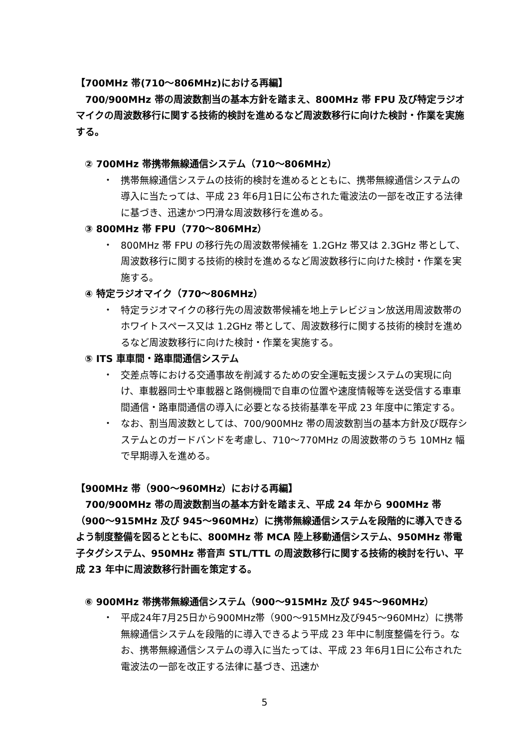【700MHz 帯(710～806MHz)における再編】
700/900MHz 帯の周波数割当の基本方針を踏まえ、800MHz 帯 FPU 及び特定ラジオマイクの周波数移行に関する技術的検討を進めるなど周波数移行に向けた検討・作業を実施する。
② 700MHz 帯携帯無線通信システム（710～806MHz）
・ 携帯無線通信システムの技術的検討を進めるとともに、携帯無線通信システムの導入に当たっては、平成 23 年6月1日に公布された電波法の一部を改正する法律に基づき、迅速かつ円滑な周波数移行を進める。
③ 800MHz 帯 FPU（770～806MHz）
・ 800MHz 帯 FPU の移行先の周波数帯候補を 1.2GHz 帯又は 2.3GHz 帯として、周波数移行に関する技術的検討を進めるなど周波数移行に向けた検討・作業を実施する。
④ 特定ラジオマイク（770～806MHz）
・ 特定ラジオマイクの移行先の周波数帯候補を地上テレビジョン放送用周波数帯のホワイトスペース又は 1.2GHz 帯として、周波数移行に関する技術的検討を進めるなど周波数移行に向けた検討・作業を実施する。
⑤ ITS 車車間・路車間通信システム
・ 交差点等における交通事故を削減するための安全運転支援システムの実現に向け、車載器同士や車載器と路側機間で自車の位置や速度情報等を送受信する車車間通信・路車間通信の導入に必要となる技術基準を平成 23 年度中に策定する。
・ なお、割当周波数としては、700/900MHz 帯の周波数割当の基本方針及び既存システムとのガードバンドを考慮し、710～770MHz の周波数帯のうち 10MHz 幅で早期導入を進める。
【900MHz 帯（900～960MHz）における再編】
700/900MHz 帯の周波数割当の基本方針を踏まえ、平成 24 年から 900MHz 帯（900～915MHz 及び 945～960MHz）に携帯無線通信システムを段階的に導入できるよう制度整備を図るとともに、800MHz 帯 MCA 陸上移動通信システム、950MHz 帯電子タグシステム、950MHz 帯音声 STL/TTL の周波数移行に関する技術的検討を行い、平成 23 年中に周波数移行計画を策定する。
⑥ 900MHz 帯携帯無線通信システム（900～915MHz 及び 945～960MHz）
・ 平成24年7月25日から900MHz帯（900～915MHz及び945～960MHz）に携帯無線通信システムを段階的に導入できるよう平成 23 年中に制度整備を行う。なお、携帯無線通信システムの導入に当たっては、平成 23 年6月1日に公布された電波法の一部を改正する法律に基づき、迅速か
5